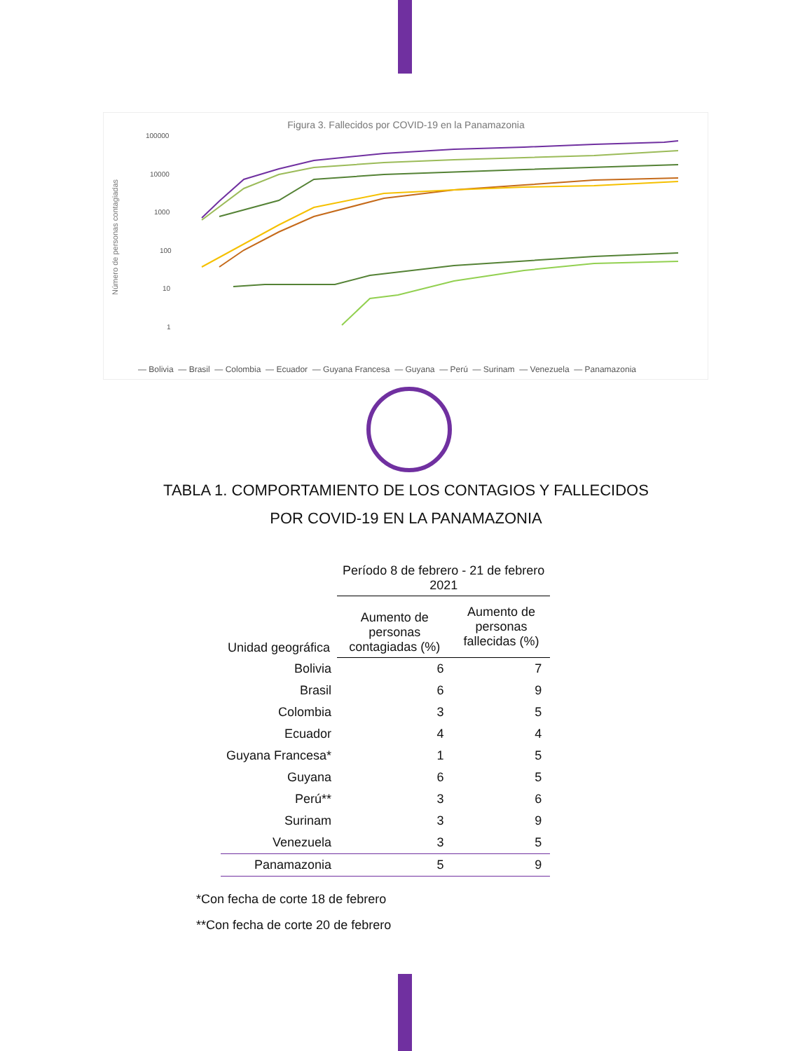Número de personas contagiadas
100000
10000
1000
100
10
1
Figura 3. Fallecidos por COVID-19 en la Panamazonia
— Bolivia — Brasil — Colombia — Ecuador — Guyana Francesa — Guyana — Perú — Surinam — Venezuela — Panamazonia
TABLA 1. COMPORTAMIENTO DE LOS CONTAGIOS Y FALLECIDOS
POR COVID-19 EN LA PANAMAZONIA
| | Período 8 de febrero - 21 de febrero 2021 | |
| --- | --- | --- |
| Unidad geográfica | Aumento de personas contagiadas (%) | Aumento de personas fallecidas (%) |
| Bolivia | 6 | 7 |
| Brasil | 6 | 9 |
| Colombia | 3 | 5 |
| Ecuador | 4 | 4 |
| Guyana Francesa* | 1 | 5 |
| Guyana | 6 | 5 |
| Perú** | 3 | 6 |
| Surinam | 3 | 9 |
| Venezuela | 3 | 5 |
| Panamazonia | 5 | 9 |
*Con fecha de corte 18 de febrero
**Con fecha de corte 20 de febrero